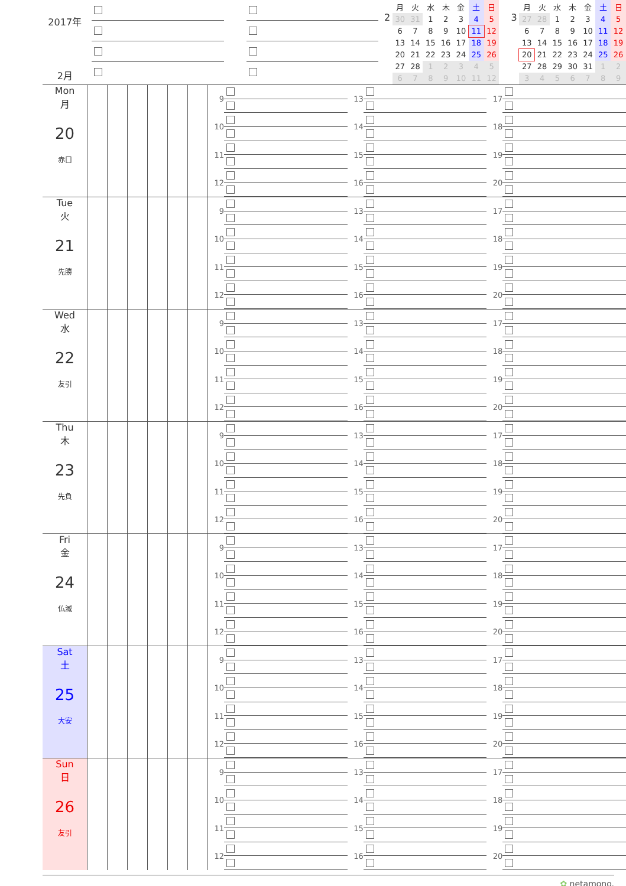2017年
2月
2
| 月 | 火 | 水 | 木 | 金 | 土 | 日 |
| --- | --- | --- | --- | --- | --- | --- |
| 30 | 31 | 1 | 2 | 3 | 4 | 5 |
| 6 | 7 | 8 | 9 | 10 | 11 | 12 |
| 13 | 14 | 15 | 16 | 17 | 18 | 19 |
| 20 | 21 | 22 | 23 | 24 | 25 | 26 |
| 27 | 28 | 1 | 2 | 3 | 4 | 5 |
| 6 | 7 | 8 | 9 | 10 | 11 | 12 |
3
| 月 | 火 | 水 | 木 | 金 | 土 | 日 |
| --- | --- | --- | --- | --- | --- | --- |
| 27 | 28 | 1 | 2 | 3 | 4 | 5 |
| 6 | 7 | 8 | 9 | 10 | 11 | 12 |
| 13 | 14 | 15 | 16 | 17 | 18 | 19 |
| 20 | 21 | 22 | 23 | 24 | 25 | 26 |
| 27 | 28 | 29 | 30 | 31 | 1 | 2 |
| 3 | 4 | 5 | 6 | 7 | 8 | 9 |
Mon
月
20
赤口
9
10
11
12
13
14
15
16
17
18
19
20
Tue
火
21
先勝
9
10
11
12
13
14
15
16
17
18
19
20
Wed
水
22
友引
9
10
11
12
13
14
15
16
17
18
19
20
Thu
木
23
先負
9
10
11
12
13
14
15
16
17
18
19
20
Fri
金
24
仏滅
9
10
11
12
13
14
15
16
17
18
19
20
Sat
土
25
大安
9
10
11
12
13
14
15
16
17
18
19
20
Sun
日
26
友引
9
10
11
12
13
14
15
16
17
18
19
20
✿ netamono.